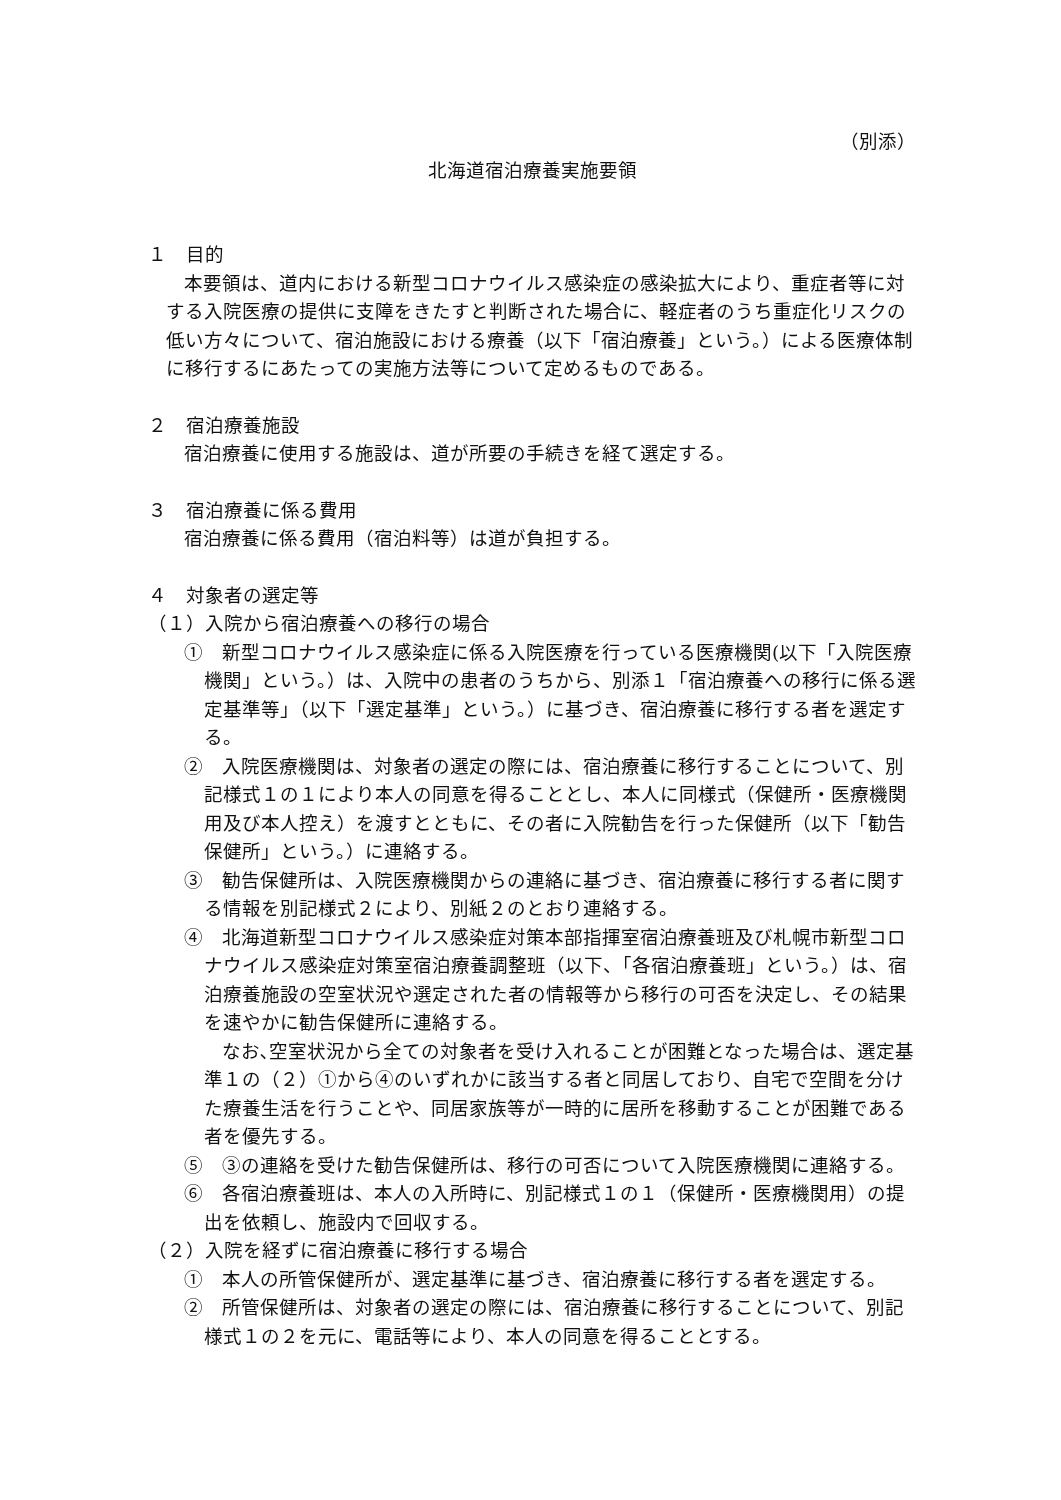（別添）
北海道宿泊療養実施要領
１　目的
本要領は、道内における新型コロナウイルス感染症の感染拡大により、重症者等に対する入院医療の提供に支障をきたすと判断された場合に、軽症者のうち重症化リスクの低い方々について、宿泊施設における療養（以下「宿泊療養」という。）による医療体制に移行するにあたっての実施方法等について定めるものである。
２　宿泊療養施設
宿泊療養に使用する施設は、道が所要の手続きを経て選定する。
３　宿泊療養に係る費用
宿泊療養に係る費用（宿泊料等）は道が負担する。
４　対象者の選定等
（１）入院から宿泊療養への移行の場合
①　新型コロナウイルス感染症に係る入院医療を行っている医療機関(以下「入院医療機関」という。）は、入院中の患者のうちから、別添１「宿泊療養への移行に係る選定基準等」（以下「選定基準」という。）に基づき、宿泊療養に移行する者を選定する。
②　入院医療機関は、対象者の選定の際には、宿泊療養に移行することについて、別記様式１の１により本人の同意を得ることとし、本人に同様式（保健所・医療機関用及び本人控え）を渡すとともに、その者に入院勧告を行った保健所（以下「勧告保健所」という。）に連絡する。
③　勧告保健所は、入院医療機関からの連絡に基づき、宿泊療養に移行する者に関する情報を別記様式２により、別紙２のとおり連絡する。
④　北海道新型コロナウイルス感染症対策本部指揮室宿泊療養班及び札幌市新型コロナウイルス感染症対策室宿泊療養調整班（以下、「各宿泊療養班」という。）は、宿泊療養施設の空室状況や選定された者の情報等から移行の可否を決定し、その結果を速やかに勧告保健所に連絡する。
なお､空室状況から全ての対象者を受け入れることが困難となった場合は、選定基準１の（２）①から④のいずれかに該当する者と同居しており、自宅で空間を分けた療養生活を行うことや、同居家族等が一時的に居所を移動することが困難である者を優先する。
⑤　③の連絡を受けた勧告保健所は、移行の可否について入院医療機関に連絡する。
⑥　各宿泊療養班は、本人の入所時に、別記様式１の１（保健所・医療機関用）の提出を依頼し、施設内で回収する。
（２）入院を経ずに宿泊療養に移行する場合
①　本人の所管保健所が、選定基準に基づき、宿泊療養に移行する者を選定する。
②　所管保健所は、対象者の選定の際には、宿泊療養に移行することについて、別記様式１の２を元に、電話等により、本人の同意を得ることとする。